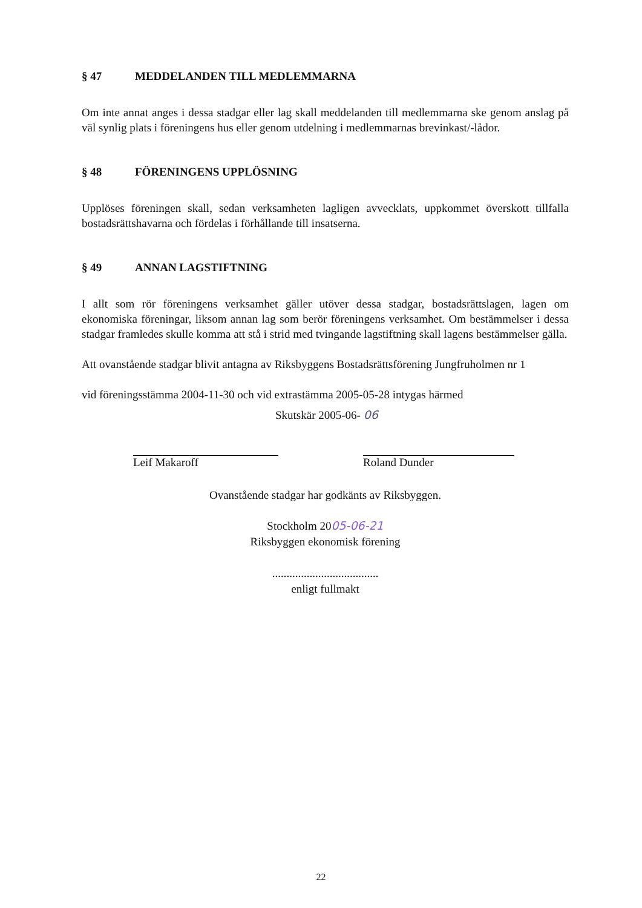§ 47 MEDDELANDEN TILL MEDLEMMARNA
Om inte annat anges i dessa stadgar eller lag skall meddelanden till medlemmarna ske genom anslag på väl synlig plats i föreningens hus eller genom utdelning i medlemmarnas brevinkast/-lådor.
§ 48 FÖRENINGENS UPPLÖSNING
Upplöses föreningen skall, sedan verksamheten lagligen avvecklats, uppkommet överskott tillfalla bostadsrättshavarna och fördelas i förhållande till insatserna.
§ 49 ANNAN LAGSTIFTNING
I allt som rör föreningens verksamhet gäller utöver dessa stadgar, bostadsrättslagen, lagen om ekonomiska föreningar, liksom annan lag som berör föreningens verksamhet. Om bestämmelser i dessa stadgar framledes skulle komma att stå i strid med tvingande lagstiftning skall lagens bestämmelser gälla.
Att ovanstående stadgar blivit antagna av Riksbyggens Bostadsrättsförening Jungfruholmen nr 1
vid föreningsstämma 2004-11-30 och vid extrastämma 2005-05-28 intygas härmed
Skutskär 2005-06- 06
Leif Makaroff Roland Dunder
Ovanstående stadgar har godkänts av Riksbyggen.
Stockholm 2005-06-21
Riksbyggen ekonomisk förening
.....................................
enligt fullmakt
22